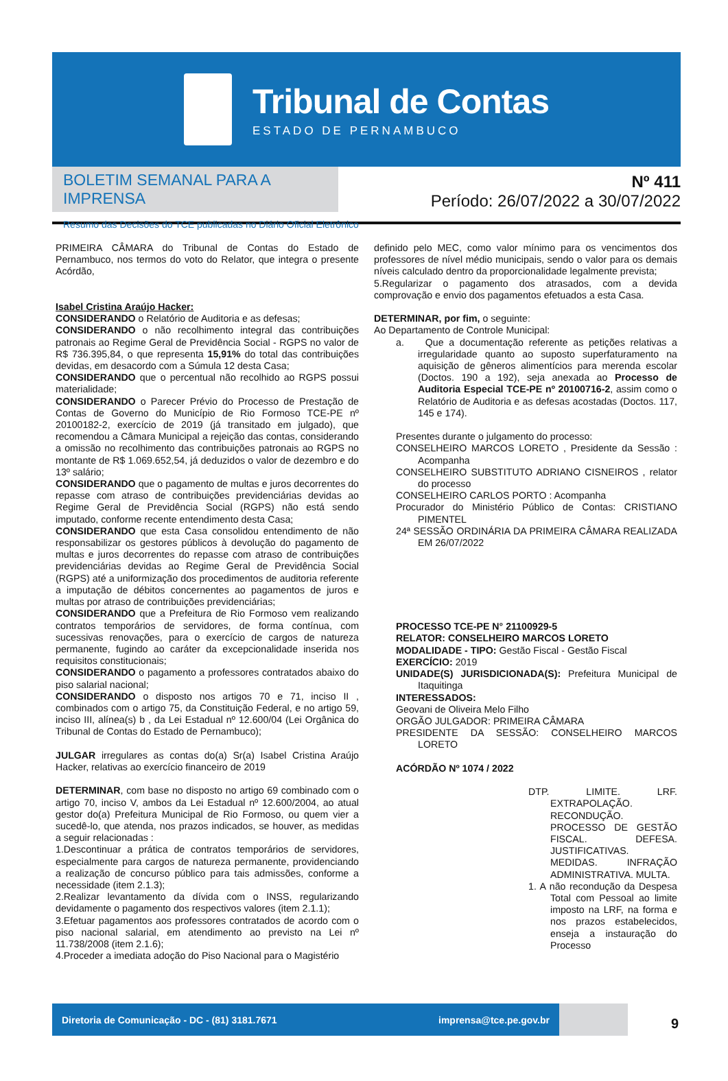Tribunal de Contas
ESTADO DE PERNAMBUCO
BOLETIM SEMANAL PARA A IMPRENSA
Resumo das Decisões do TCE publicadas no Diário Oficial Eletrônico
Nº 411
Período: 26/07/2022 a 30/07/2022
PRIMEIRA CÂMARA do Tribunal de Contas do Estado de Pernambuco, nos termos do voto do Relator, que integra o presente Acórdão,
Isabel Cristina Araújo Hacker:
CONSIDERANDO o Relatório de Auditoria e as defesas;
CONSIDERANDO o não recolhimento integral das contribuições patronais ao Regime Geral de Previdência Social - RGPS no valor de R$ 736.395,84, o que representa 15,91% do total das contribuições devidas, em desacordo com a Súmula 12 desta Casa;
CONSIDERANDO que o percentual não recolhido ao RGPS possui materialidade;
CONSIDERANDO o Parecer Prévio do Processo de Prestação de Contas de Governo do Município de Rio Formoso TCE-PE nº 20100182-2, exercício de 2019 (já transitado em julgado), que recomendou a Câmara Municipal a rejeição das contas, considerando a omissão no recolhimento das contribuições patronais ao RGPS no montante de R$ 1.069.652,54, já deduzidos o valor de dezembro e do 13º salário;
CONSIDERANDO que o pagamento de multas e juros decorrentes do repasse com atraso de contribuições previdenciárias devidas ao Regime Geral de Previdência Social (RGPS) não está sendo imputado, conforme recente entendimento desta Casa;
CONSIDERANDO que esta Casa consolidou entendimento de não responsabilizar os gestores públicos à devolução do pagamento de multas e juros decorrentes do repasse com atraso de contribuições previdenciárias devidas ao Regime Geral de Previdência Social (RGPS) até a uniformização dos procedimentos de auditoria referente a imputação de débitos concernentes ao pagamentos de juros e multas por atraso de contribuições previdenciárias;
CONSIDERANDO que a Prefeitura de Rio Formoso vem realizando contratos temporários de servidores, de forma contínua, com sucessivas renovações, para o exercício de cargos de natureza permanente, fugindo ao caráter da excepcionalidade inserida nos requisitos constitucionais;
CONSIDERANDO o pagamento a professores contratados abaixo do piso salarial nacional;
CONSIDERANDO o disposto nos artigos 70 e 71, inciso II , combinados com o artigo 75, da Constituição Federal, e no artigo 59, inciso III, alínea(s) b , da Lei Estadual nº 12.600/04 (Lei Orgânica do Tribunal de Contas do Estado de Pernambuco);
JULGAR irregulares as contas do(a) Sr(a) Isabel Cristina Araújo Hacker, relativas ao exercício financeiro de 2019
DETERMINAR, com base no disposto no artigo 69 combinado com o artigo 70, inciso V, ambos da Lei Estadual nº 12.600/2004, ao atual gestor do(a) Prefeitura Municipal de Rio Formoso, ou quem vier a sucedê-lo, que atenda, nos prazos indicados, se houver, as medidas a seguir relacionadas :
1.Descontinuar a prática de contratos temporários de servidores, especialmente para cargos de natureza permanente, providenciando a realização de concurso público para tais admissões, conforme a necessidade (item 2.1.3);
2.Realizar levantamento da dívida com o INSS, regularizando devidamente o pagamento dos respectivos valores (item 2.1.1);
3.Efetuar pagamentos aos professores contratados de acordo com o piso nacional salarial, em atendimento ao previsto na Lei nº 11.738/2008 (item 2.1.6);
4.Proceder a imediata adoção do Piso Nacional para o Magistério
definido pelo MEC, como valor mínimo para os vencimentos dos professores de nível médio municipais, sendo o valor para os demais níveis calculado dentro da proporcionalidade legalmente prevista;
5.Regularizar o pagamento dos atrasados, com a devida comprovação e envio dos pagamentos efetuados a esta Casa.
DETERMINAR, por fim, o seguinte:
Ao Departamento de Controle Municipal:
a. Que a documentação referente as petições relativas a irregularidade quanto ao suposto superfaturamento na aquisição de gêneros alimentícios para merenda escolar (Doctos. 190 a 192), seja anexada ao Processo de Auditoria Especial TCE-PE nº 20100716-2, assim como o Relatório de Auditoria e as defesas acostadas (Doctos. 117, 145 e 174).
Presentes durante o julgamento do processo:
CONSELHEIRO MARCOS LORETO , Presidente da Sessão : Acompanha
CONSELHEIRO SUBSTITUTO ADRIANO CISNEIROS , relator do processo
CONSELHEIRO CARLOS PORTO : Acompanha
Procurador do Ministério Público de Contas: CRISTIANO PIMENTEL
24ª SESSÃO ORDINÁRIA DA PRIMEIRA CÂMARA REALIZADA EM 26/07/2022
PROCESSO TCE-PE N° 21100929-5
RELATOR: CONSELHEIRO MARCOS LORETO
MODALIDADE - TIPO: Gestão Fiscal - Gestão Fiscal
EXERCÍCIO: 2019
UNIDADE(S) JURISDICIONADA(S): Prefeitura Municipal de Itaquitinga
INTERESSADOS:
Geovani de Oliveira Melo Filho
ORGÃO JULGADOR: PRIMEIRA CÂMARA
PRESIDENTE DA SESSÃO: CONSELHEIRO MARCOS LORETO
ACÓRDÃO Nº 1074 / 2022
DTP. LIMITE. LRF. EXTRAPOLAÇÃO. RECONDUÇÃO. PROCESSO DE GESTÃO FISCAL. DEFESA. JUSTIFICATIVAS. MEDIDAS. INFRAÇÃO ADMINISTRATIVA. MULTA.
1. A não recondução da Despesa Total com Pessoal ao limite imposto na LRF, na forma e nos prazos estabelecidos, enseja a instauração do Processo
Diretoria de Comunicação - DC - (81) 3181.7671 imprensa@tce.pe.gov.br
9